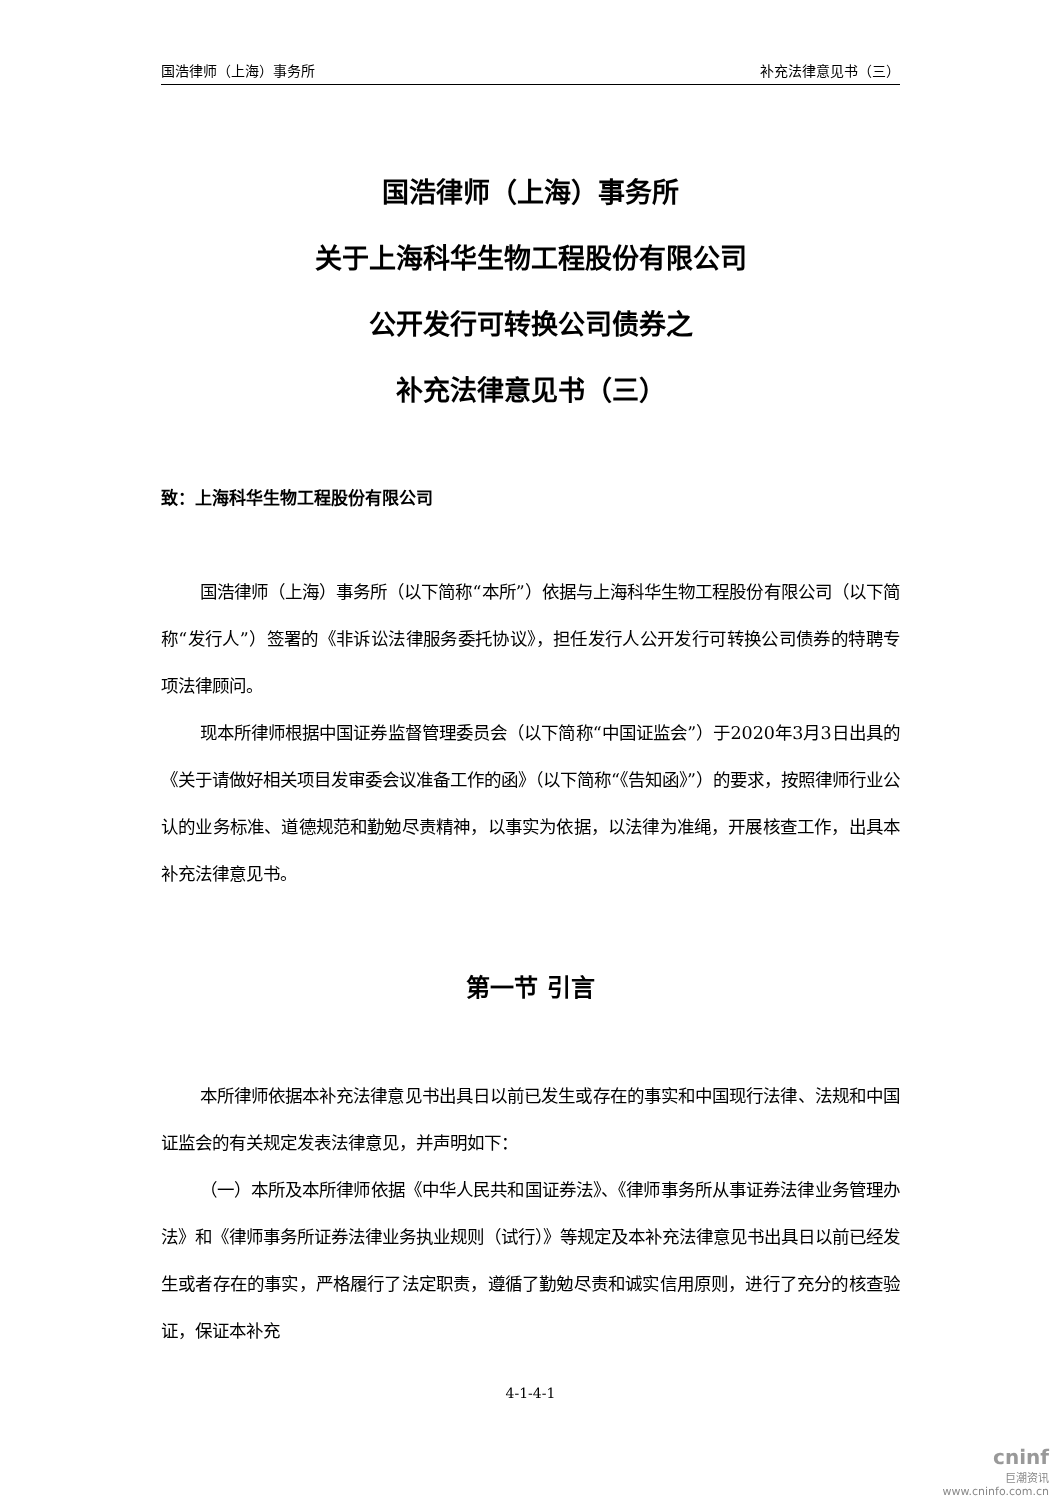国浩律师（上海）事务所 补充法律意见书（三）
国浩律师（上海）事务所
关于上海科华生物工程股份有限公司
公开发行可转换公司债券之
补充法律意见书（三）
致：上海科华生物工程股份有限公司
国浩律师（上海）事务所（以下简称“本所”）依据与上海科华生物工程股份有限公司（以下简称“发行人”）签署的《非诉讼法律服务委托协议》，担任发行人公开发行可转换公司债券的特聘专项法律顾问。
现本所律师根据中国证券监督管理委员会（以下简称“中国证监会”）于2020年3月3日出具的《关于请做好相关项目发审委会议准备工作的函》（以下简称“《告知函》”）的要求，按照律师行业公认的业务标准、道德规范和勤勉尽责精神，以事实为依据，以法律为准绳，开展核查工作，出具本补充法律意见书。
第一节 引言
本所律师依据本补充法律意见书出具日以前已发生或存在的事实和中国现行法律、法规和中国证监会的有关规定发表法律意见，并声明如下：
（一）本所及本所律师依据《中华人民共和国证券法》、《律师事务所从事证券法律业务管理办法》和《律师事务所证券法律业务执业规则（试行）》等规定及本补充法律意见书出具日以前已经发生或者存在的事实，严格履行了法定职责，遵循了勤勉尽责和诚实信用原则，进行了充分的核查验证，保证本补充
4-1-4-1
cninf
巨潮资讯
www.cninfo.com.cn